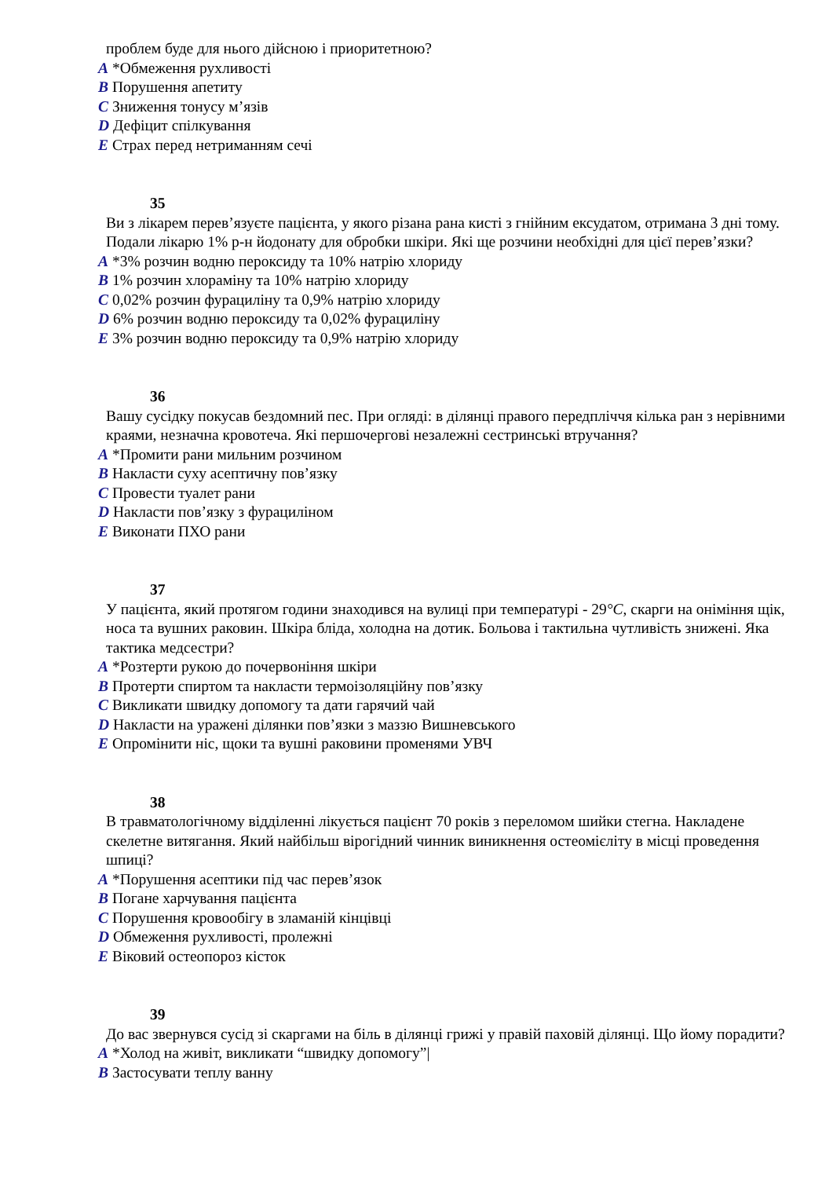проблем буде для нього дійсною і приоритетною?
A *Обмеження рухливості
B Порушення апетиту
C Зниження тонусу м’язів
D Дефіцит спілкування
E Страх перед нетриманням сечі
35
Ви з лікарем перев’язуєте пацієнта, у якого різана рана кисті з гнійним ексудатом, отримана 3 дні тому. Подали лікарю 1% р-н йодонату для обробки шкіри. Які ще розчини необхідні для цієї перев’язки?
A *3% розчин водню пероксиду та 10% натрію хлориду
B 1% розчин хлораміну та 10% натрію хлориду
C 0,02% розчин фурациліну та 0,9% натрію хлориду
D 6% розчин водню пероксиду та 0,02% фурациліну
E 3% розчин водню пероксиду та 0,9% натрію хлориду
36
Вашу сусідку покусав бездомний пес. При огляді: в ділянці правого передпліччя кілька ран з нерівними краями, незначна кровотеча. Які першочергові незалежні сестринські втручання?
A *Промити рани мильним розчином
B Накласти суху асептичну пов’язку
C Провести туалет рани
D Накласти пов’язку з фурациліном
E Виконати ПХО рани
37
У пацієнта, який протягом години знаходився на вулиці при температурі - 29°C, скарги на оніміння щік, носа та вушних раковин. Шкіра бліда, холодна на дотик. Больова і тактильна чутливість знижені. Яка тактика медсестри?
A *Розтерти рукою до почервоніння шкіри
B Протерти спиртом та накласти термоізоляційну пов’язку
C Викликати швидку допомогу та дати гарячий чай
D Накласти на уражені ділянки пов’язки з маззю Вишневського
E Опромінити ніс, щоки та вушні раковини променями УВЧ
38
В травматологічному відділенні лікується пацієнт 70 років з переломом шийки стегна. Накладене скелетне витягання. Який найбільш вірогідний чинник виникнення остеомієліту в місці проведення шпиці?
A *Порушення асептики під час перев’язок
B Погане харчування пацієнта
C Порушення кровообігу в зламаній кінцівці
D Обмеження рухливості, пролежні
E Віковий остеопороз кісток
39
До вас звернувся сусід зі скаргами на біль в ділянці грижі у правій паховій ділянці. Що йому порадити?
A *Холод на живіт, викликати “швидку допомогу”|
B Застосувати теплу ванну